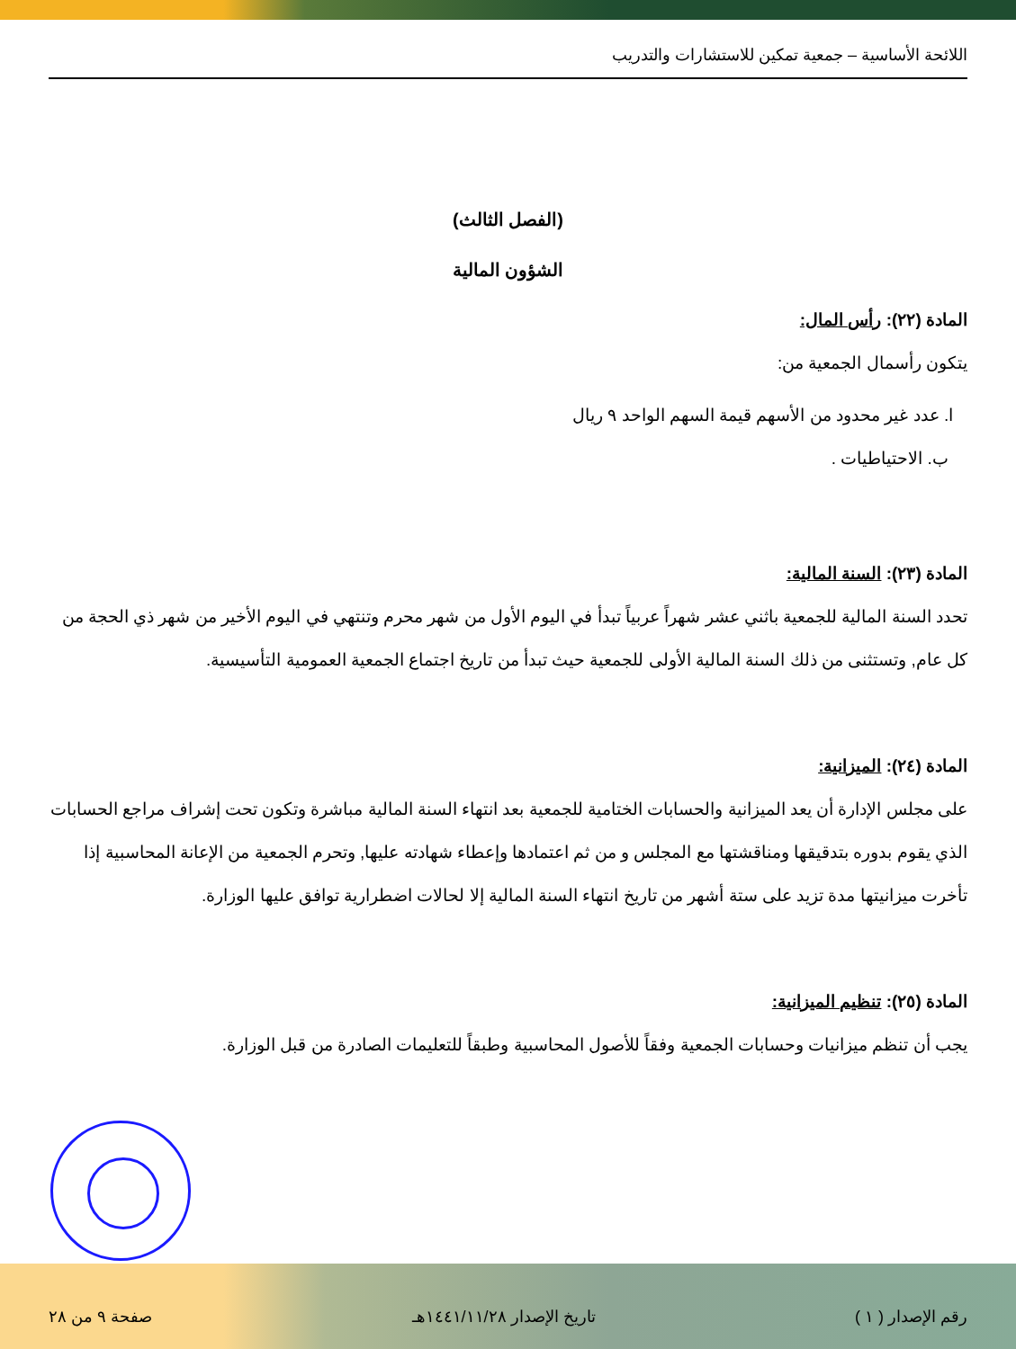اللائحة الأساسية – جمعية تمكين للاستشارات والتدريب
(الفصل الثالث)
الشؤون المالية
المادة (٢٢): رأس المال:
يتكون رأسمال الجمعية من:
ا. عدد غير محدود من الأسهم قيمة السهم الواحد ٩ ريال
ب. الاحتياطيات .
المادة (٢٣): السنة المالية:
تحدد السنة المالية للجمعية باثني عشر شهراً عربياً تبدأ في اليوم الأول من شهر محرم وتنتهي في اليوم الأخير من شهر ذي الحجة من كل عام, وتستثنى من ذلك السنة المالية الأولى للجمعية حيث تبدأ من تاريخ اجتماع الجمعية العمومية التأسيسية.
المادة (٢٤): الميزانية:
على مجلس الإدارة أن يعد الميزانية والحسابات الختامية للجمعية بعد انتهاء السنة المالية مباشرة وتكون تحت إشراف مراجع الحسابات الذي يقوم بدوره بتدقيقها ومناقشتها مع المجلس و من ثم اعتمادها وإعطاء شهادته عليها, وتحرم الجمعية من الإعانة المحاسبية إذا تأخرت ميزانيتها مدة تزيد على ستة أشهر من تاريخ انتهاء السنة المالية إلا لحالات اضطرارية توافق عليها الوزارة.
المادة (٢٥): تنظيم الميزانية:
يجب أن تنظم ميزانيات وحسابات الجمعية وفقاً للأصول المحاسبية وطبقاً للتعليمات الصادرة من قبل الوزارة.
رقم الإصدار ( ١ ) تاريخ الإصدار ١٤٤١/١١/٢٨هـ صفحة ٩ من ٢٨